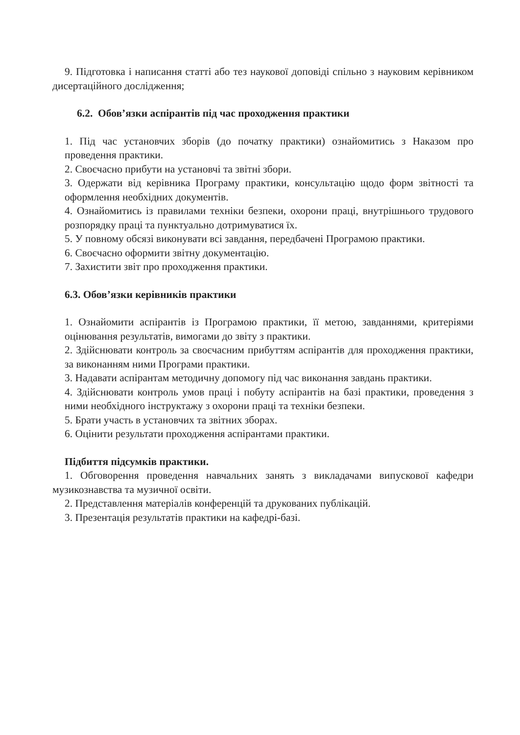9. Підготовка і написання статті або тез наукової доповіді спільно з науковим керівником дисертаційного дослідження;
6.2. Обов’язки аспірантів під час проходження практики
1. Під час установчих зборів (до початку практики) ознайомитись з Наказом про проведення практики.
2. Своєчасно прибути на установчі та звітні збори.
3. Одержати від керівника Програму практики, консультацію щодо форм звітності та оформлення необхідних документів.
4. Ознайомитись із правилами техніки безпеки, охорони праці, внутрішнього трудового розпорядку праці та пунктуально дотримуватися їх.
5. У повному обсязі виконувати всі завдання, передбачені Програмою практики.
6. Своєчасно оформити звітну документацію.
7. Захистити звіт про проходження практики.
6.3. Обов’язки керівників практики
1. Ознайомити аспірантів із Програмою практики, її метою, завданнями, критеріями оцінювання результатів, вимогами до звіту з практики.
2. Здійснювати контроль за своєчасним прибуттям аспірантів для проходження практики, за виконанням ними Програми практики.
3. Надавати аспірантам методичну допомогу під час виконання завдань практики.
4. Здійснювати контроль умов праці і побуту аспірантів на базі практики, проведення з ними необхідного інструктажу з охорони праці та техніки безпеки.
5. Брати участь в установчих та звітних зборах.
6. Оцінити результати проходження аспірантами практики.
Підбиття підсумків практики.
1. Обговорення проведення навчальних занять з викладачами випускової кафедри музикознавства та музичної освіти.
2. Представлення матеріалів конференцій та друкованих публікацій.
3. Презентація результатів практики на кафедрі-базі.